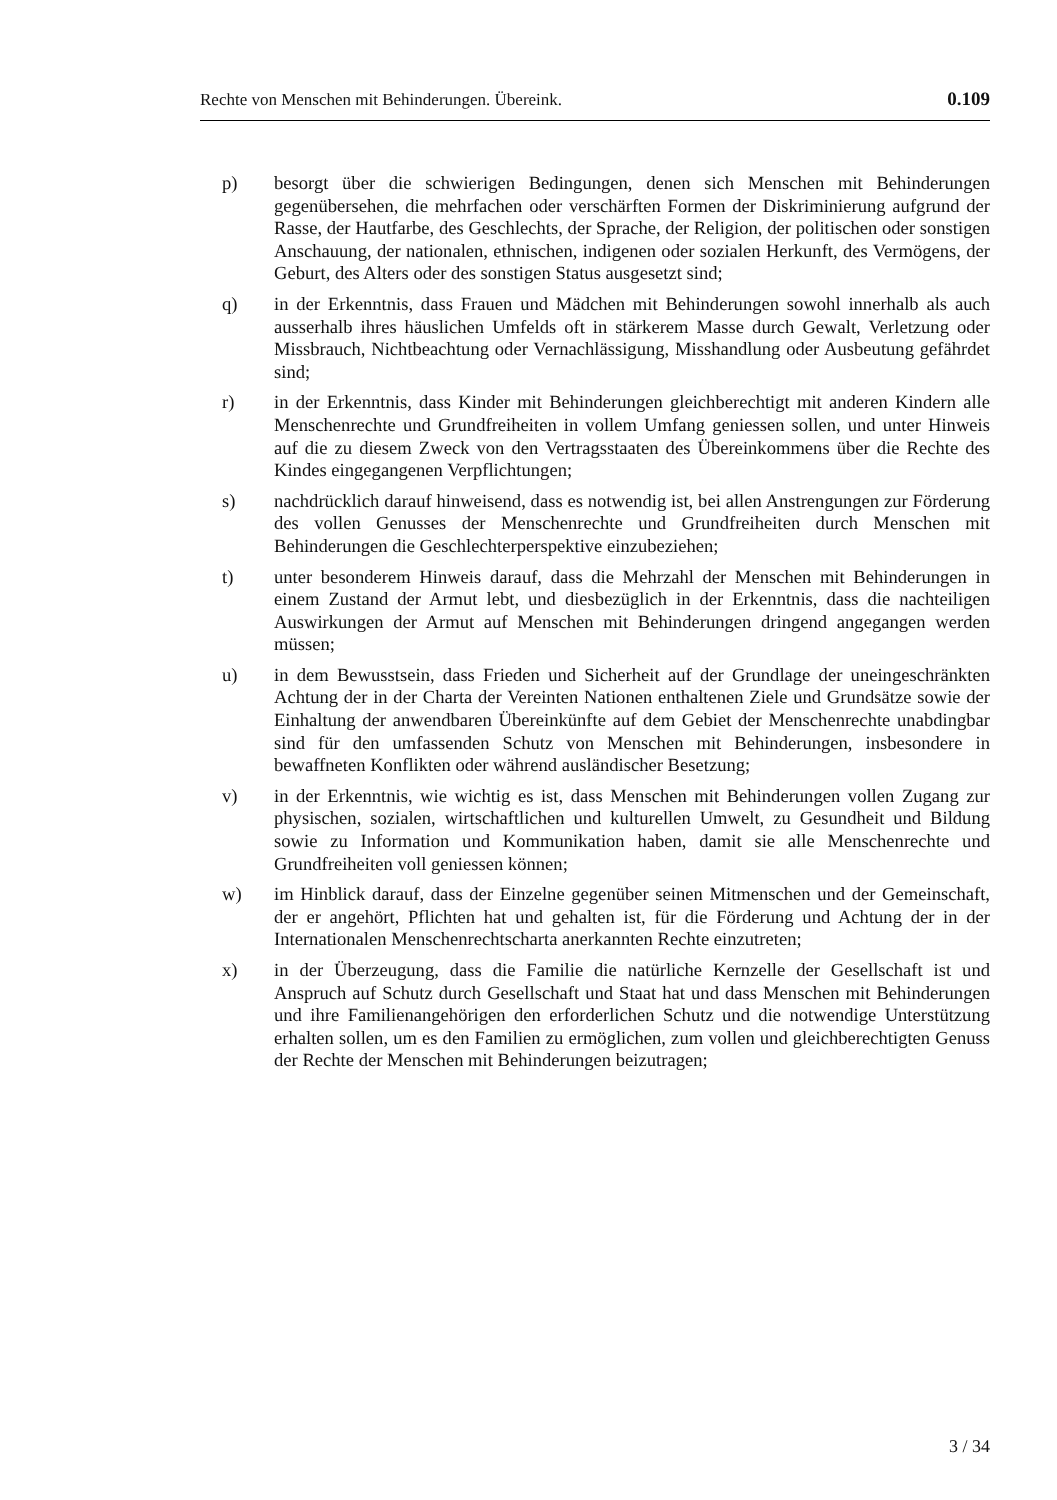Rechte von Menschen mit Behinderungen. Übereink. 0.109
p) besorgt über die schwierigen Bedingungen, denen sich Menschen mit Behinderungen gegenübersehen, die mehrfachen oder verschärften Formen der Diskriminierung aufgrund der Rasse, der Hautfarbe, des Geschlechts, der Sprache, der Religion, der politischen oder sonstigen Anschauung, der nationalen, ethnischen, indigenen oder sozialen Herkunft, des Vermögens, der Geburt, des Alters oder des sonstigen Status ausgesetzt sind;
q) in der Erkenntnis, dass Frauen und Mädchen mit Behinderungen sowohl innerhalb als auch ausserhalb ihres häuslichen Umfelds oft in stärkerem Masse durch Gewalt, Verletzung oder Missbrauch, Nichtbeachtung oder Vernachlässigung, Misshandlung oder Ausbeutung gefährdet sind;
r) in der Erkenntnis, dass Kinder mit Behinderungen gleichberechtigt mit anderen Kindern alle Menschenrechte und Grundfreiheiten in vollem Umfang geniessen sollen, und unter Hinweis auf die zu diesem Zweck von den Vertragsstaaten des Übereinkommens über die Rechte des Kindes eingegangenen Verpflichtungen;
s) nachdrücklich darauf hinweisend, dass es notwendig ist, bei allen Anstrengungen zur Förderung des vollen Genusses der Menschenrechte und Grundfreiheiten durch Menschen mit Behinderungen die Geschlechterperspektive einzubeziehen;
t) unter besonderem Hinweis darauf, dass die Mehrzahl der Menschen mit Behinderungen in einem Zustand der Armut lebt, und diesbezüglich in der Erkenntnis, dass die nachteiligen Auswirkungen der Armut auf Menschen mit Behinderungen dringend angegangen werden müssen;
u) in dem Bewusstsein, dass Frieden und Sicherheit auf der Grundlage der uneingeschränkten Achtung der in der Charta der Vereinten Nationen enthaltenen Ziele und Grundsätze sowie der Einhaltung der anwendbaren Übereinkünfte auf dem Gebiet der Menschenrechte unabdingbar sind für den umfassenden Schutz von Menschen mit Behinderungen, insbesondere in bewaffneten Konflikten oder während ausländischer Besetzung;
v) in der Erkenntnis, wie wichtig es ist, dass Menschen mit Behinderungen vollen Zugang zur physischen, sozialen, wirtschaftlichen und kulturellen Umwelt, zu Gesundheit und Bildung sowie zu Information und Kommunikation haben, damit sie alle Menschenrechte und Grundfreiheiten voll geniessen können;
w) im Hinblick darauf, dass der Einzelne gegenüber seinen Mitmenschen und der Gemeinschaft, der er angehört, Pflichten hat und gehalten ist, für die Förderung und Achtung der in der Internationalen Menschenrechtscharta anerkannten Rechte einzutreten;
x) in der Überzeugung, dass die Familie die natürliche Kernzelle der Gesellschaft ist und Anspruch auf Schutz durch Gesellschaft und Staat hat und dass Menschen mit Behinderungen und ihre Familienangehörigen den erforderlichen Schutz und die notwendige Unterstützung erhalten sollen, um es den Familien zu ermöglichen, zum vollen und gleichberechtigten Genuss der Rechte der Menschen mit Behinderungen beizutragen;
3 / 34